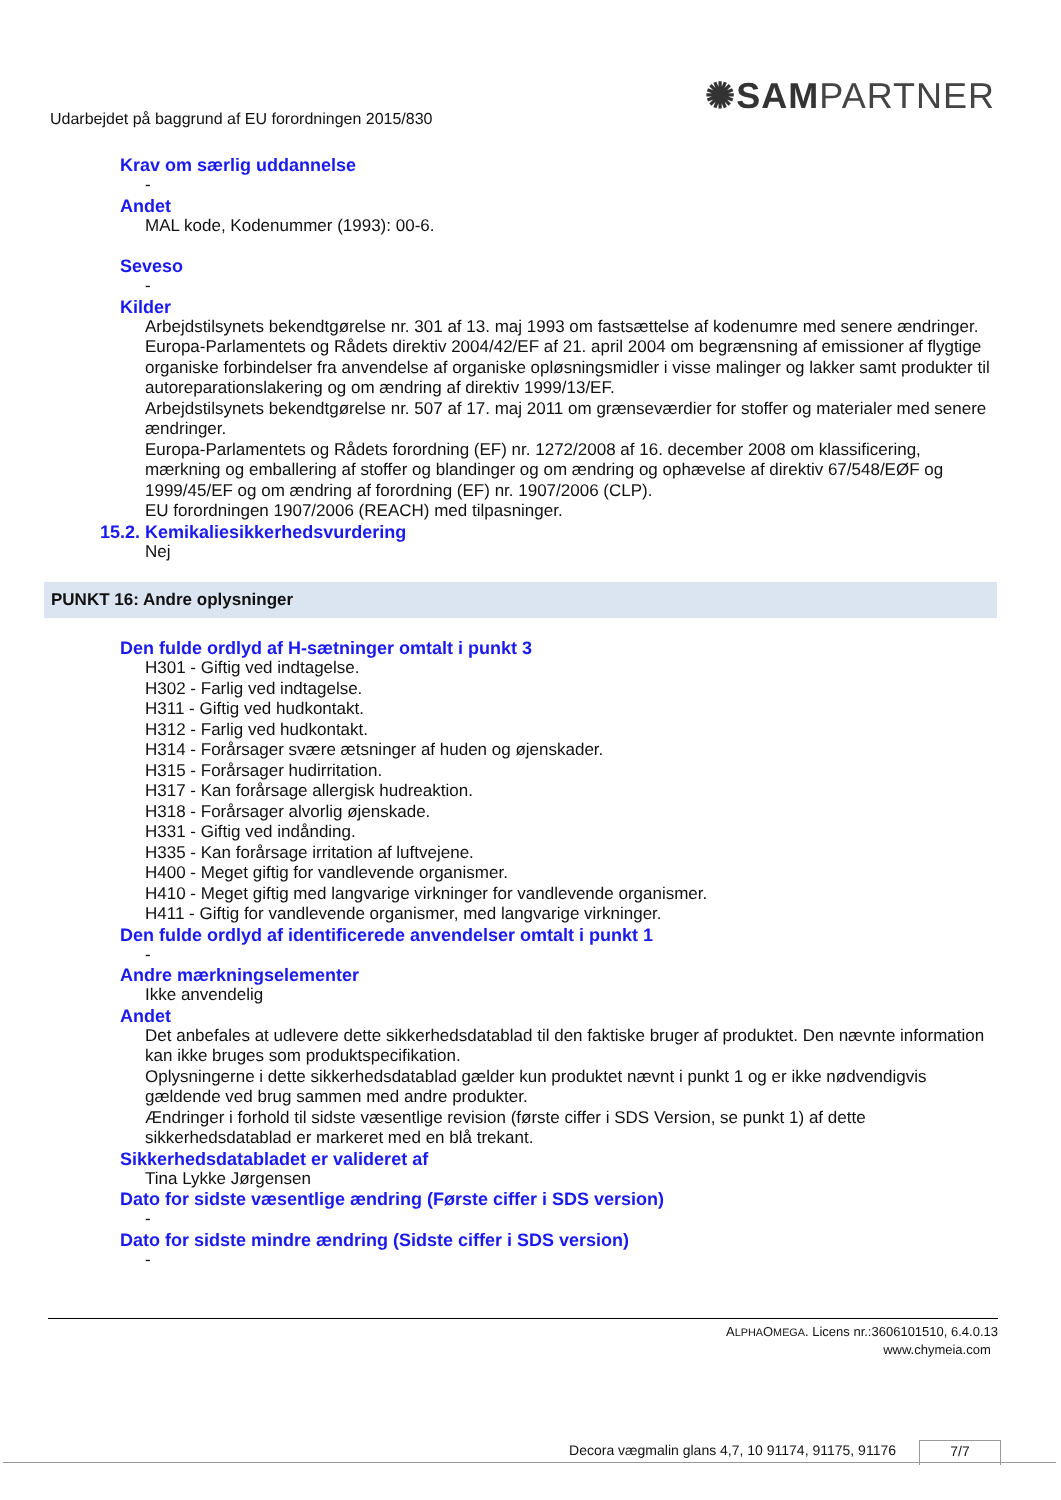✺SAMPARTNER
Udarbejdet på baggrund af EU forordningen 2015/830
Krav om særlig uddannelse
-
Andet
MAL kode, Kodenummer (1993): 00-6.
Seveso
-
Kilder
Arbejdstilsynets bekendtgørelse nr. 301 af 13. maj 1993 om fastsættelse af kodenumre med senere ændringer.
Europa-Parlamentets og Rådets direktiv 2004/42/EF af 21. april 2004 om begrænsning af emissioner af flygtige organiske forbindelser fra anvendelse af organiske opløsningsmidler i visse malinger og lakker samt produkter til autoreparationslakering og om ændring af direktiv 1999/13/EF.
Arbejdstilsynets bekendtgørelse nr. 507 af 17. maj 2011 om grænseværdier for stoffer og materialer med senere ændringer.
Europa-Parlamentets og Rådets forordning (EF) nr. 1272/2008 af 16. december 2008 om klassificering, mærkning og emballering af stoffer og blandinger og om ændring og ophævelse af direktiv 67/548/EØF og 1999/45/EF og om ændring af forordning (EF) nr. 1907/2006 (CLP).
EU forordningen 1907/2006 (REACH) med tilpasninger.
15.2. Kemikaliesikkerhedsvurdering
Nej
PUNKT 16: Andre oplysninger
Den fulde ordlyd af H-sætninger omtalt i punkt 3
H301 - Giftig ved indtagelse.
H302 - Farlig ved indtagelse.
H311 - Giftig ved hudkontakt.
H312 - Farlig ved hudkontakt.
H314 - Forårsager svære ætsninger af huden og øjenskader.
H315 - Forårsager hudirritation.
H317 - Kan forårsage allergisk hudreaktion.
H318 - Forårsager alvorlig øjenskade.
H331 - Giftig ved indånding.
H335 - Kan forårsage irritation af luftvejene.
H400 - Meget giftig for vandlevende organismer.
H410 - Meget giftig med langvarige virkninger for vandlevende organismer.
H411 - Giftig for vandlevende organismer, med langvarige virkninger.
Den fulde ordlyd af identificerede anvendelser omtalt i punkt 1
-
Andre mærkningselementer
Ikke anvendelig
Andet
Det anbefales at udlevere dette sikkerhedsdatablad til den faktiske bruger af produktet. Den nævnte information kan ikke bruges som produktspecifikation.
Oplysningerne i dette sikkerhedsdatablad gælder kun produktet nævnt i punkt 1 og er ikke nødvendigvis gældende ved brug sammen med andre produkter.
Ændringer i forhold til sidste væsentlige revision (første ciffer i SDS Version, se punkt 1) af dette sikkerhedsdatablad er markeret med en blå trekant.
Sikkerhedsdatabladet er valideret af
Tina Lykke Jørgensen
Dato for sidste væsentlige ændring (Første ciffer i SDS version)
-
Dato for sidste mindre ændring (Sidste ciffer i SDS version)
-
ALPHAOMEGA. Licens nr.:3606101510, 6.4.0.13
www.chymeia.com
Decora vægmalin glans 4,7, 10 91174, 91175, 91176
7/7